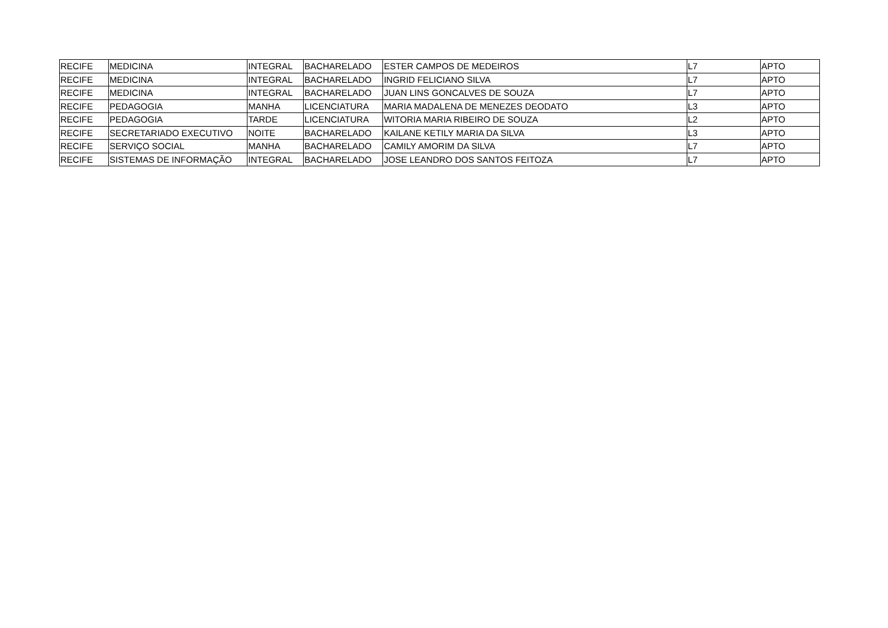| RECIFE | MEDICINA | INTEGRAL | BACHARELADO | ESTER CAMPOS DE MEDEIROS | L7 | APTO |
| RECIFE | MEDICINA | INTEGRAL | BACHARELADO | INGRID FELICIANO SILVA | L7 | APTO |
| RECIFE | MEDICINA | INTEGRAL | BACHARELADO | JUAN LINS GONCALVES DE SOUZA | L7 | APTO |
| RECIFE | PEDAGOGIA | MANHA | LICENCIATURA | MARIA MADALENA DE MENEZES DEODATO | L3 | APTO |
| RECIFE | PEDAGOGIA | TARDE | LICENCIATURA | WITORIA MARIA RIBEIRO DE SOUZA | L2 | APTO |
| RECIFE | SECRETARIADO EXECUTIVO | NOITE | BACHARELADO | KAILANE KETILY MARIA DA SILVA | L3 | APTO |
| RECIFE | SERVIÇO SOCIAL | MANHA | BACHARELADO | CAMILY AMORIM DA SILVA | L7 | APTO |
| RECIFE | SISTEMAS DE INFORMAÇÃO | INTEGRAL | BACHARELADO | JOSE LEANDRO DOS SANTOS FEITOZA | L7 | APTO |